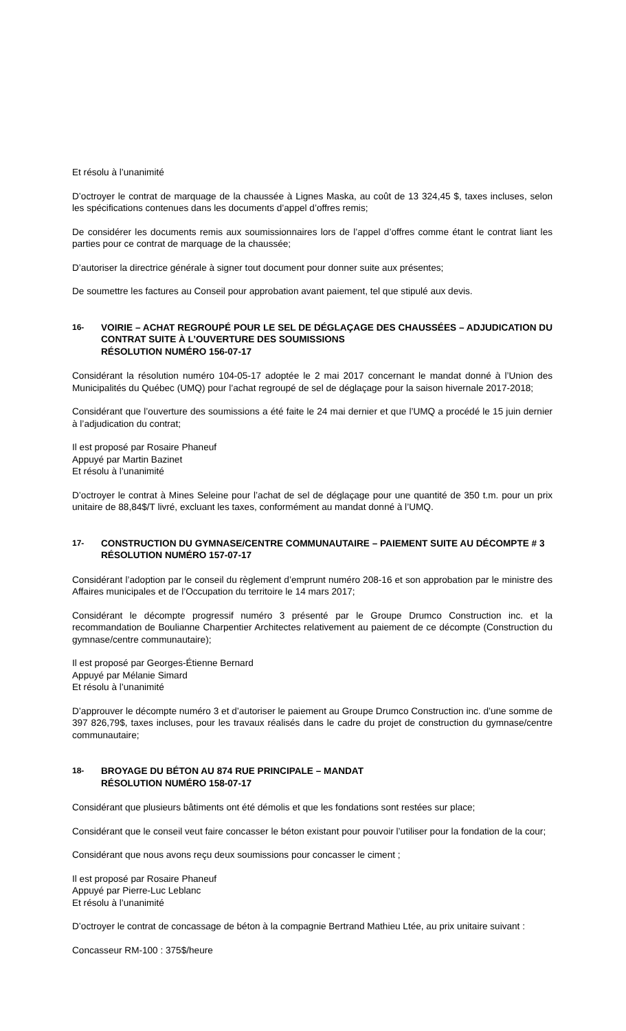Et résolu à l’unanimité
D’octroyer le contrat de marquage de la chaussée à Lignes Maska, au coût de 13 324,45 $, taxes incluses, selon les spécifications contenues dans les documents d’appel d’offres remis;
De considérer les documents remis aux soumissionnaires lors de l’appel d’offres comme étant le contrat liant les parties pour ce contrat de marquage de la chaussée;
D’autoriser la directrice générale à signer tout document pour donner suite aux présentes;
De soumettre les factures au Conseil pour approbation avant paiement, tel que stipulé aux devis.
16- VOIRIE – ACHAT REGROUPÉ POUR LE SEL DE DÉGLAÇAGE DES CHAUSSÉES – ADJUDICATION DU CONTRAT SUITE À L’OUVERTURE DES SOUMISSIONS
RÉSOLUTION NUMÉRO 156-07-17
Considérant la résolution numéro 104-05-17 adoptée le 2 mai 2017 concernant le mandat donné à l’Union des Municipalités du Québec (UMQ) pour l’achat regroupé de sel de déglaçage pour la saison hivernale 2017-2018;
Considérant que l’ouverture des soumissions a été faite le 24 mai dernier et que l’UMQ a procédé le 15 juin dernier à l’adjudication du contrat;
Il est proposé par Rosaire Phaneuf
Appuyé par Martin Bazinet
Et résolu à l’unanimité
D’octroyer le contrat à Mines Seleine pour l’achat de sel de déglaçage pour une quantité de 350 t.m. pour un prix unitaire de 88,84$/T livré, excluant les taxes, conformément au mandat donné à l’UMQ.
17- CONSTRUCTION DU GYMNASE/CENTRE COMMUNAUTAIRE – PAIEMENT SUITE AU DÉCOMPTE # 3
RÉSOLUTION NUMÉRO 157-07-17
Considérant l’adoption par le conseil du règlement d’emprunt numéro 208-16 et son approbation par le ministre des Affaires municipales et de l’Occupation du territoire le 14 mars 2017;
Considérant le décompte progressif numéro 3 présenté par le Groupe Drumco Construction inc. et la recommandation de Boulianne Charpentier Architectes relativement au paiement de ce décompte (Construction du gymnase/centre communautaire);
Il est proposé par Georges-Étienne Bernard
Appuyé par Mélanie Simard
Et résolu à l’unanimité
D’approuver le décompte numéro 3 et d’autoriser le paiement au Groupe Drumco Construction inc. d’une somme de 397 826,79$, taxes incluses, pour les travaux réalisés dans le cadre du projet de construction du gymnase/centre communautaire;
18- BROYAGE DU BÉTON AU 874 RUE PRINCIPALE – MANDAT
RÉSOLUTION NUMÉRO 158-07-17
Considérant que plusieurs bâtiments ont été démolis et que les fondations sont restées sur place;
Considérant que le conseil veut faire concasser le béton existant pour pouvoir l’utiliser pour la fondation de la cour;
Considérant que nous avons reçu deux soumissions pour concasser le ciment ;
Il est proposé par Rosaire Phaneuf
Appuyé par Pierre-Luc Leblanc
Et résolu à l’unanimité
D’octroyer le contrat de concassage de béton à la compagnie Bertrand Mathieu Ltée, au prix unitaire suivant :
Concasseur RM-100 : 375$/heure